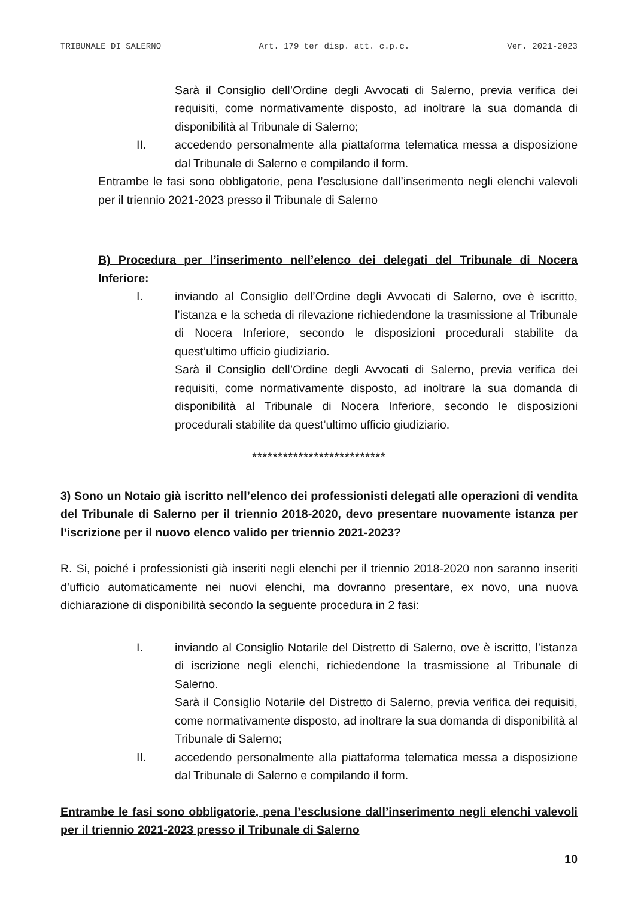TRIBUNALE DI SALERNO Art. 179 ter disp. att. c.p.c. Ver. 2021-2023
Sarà il Consiglio dell’Ordine degli Avvocati di Salerno, previa verifica dei requisiti, come normativamente disposto, ad inoltrare la sua domanda di disponibilità al Tribunale di Salerno;
II. accedendo personalmente alla piattaforma telematica messa a disposizione dal Tribunale di Salerno e compilando il form.
Entrambe le fasi sono obbligatorie, pena l’esclusione dall’inserimento negli elenchi valevoli per il triennio 2021-2023 presso il Tribunale di Salerno
B) Procedura per l’inserimento nell’elenco dei delegati del Tribunale di Nocera Inferiore:
I. inviando al Consiglio dell’Ordine degli Avvocati di Salerno, ove è iscritto, l’istanza e la scheda di rilevazione richiedendone la trasmissione al Tribunale di Nocera Inferiore, secondo le disposizioni procedurali stabilite da quest’ultimo ufficio giudiziario.
Sarà il Consiglio dell’Ordine degli Avvocati di Salerno, previa verifica dei requisiti, come normativamente disposto, ad inoltrare la sua domanda di disponibilità al Tribunale di Nocera Inferiore, secondo le disposizioni procedurali stabilite da quest’ultimo ufficio giudiziario.
**************************
3) Sono un Notaio già iscritto nell’elenco dei professionisti delegati alle operazioni di vendita del Tribunale di Salerno per il triennio 2018-2020, devo presentare nuovamente istanza per l’iscrizione per il nuovo elenco valido per triennio 2021-2023?
R. Si, poiché i professionisti già inseriti negli elenchi per il triennio 2018-2020 non saranno inseriti d’ufficio automaticamente nei nuovi elenchi, ma dovranno presentare, ex novo, una nuova dichiarazione di disponibilità secondo la seguente procedura in 2 fasi:
I. inviando al Consiglio Notarile del Distretto di Salerno, ove è iscritto, l’istanza di iscrizione negli elenchi, richiedendone la trasmissione al Tribunale di Salerno.
Sarà il Consiglio Notarile del Distretto di Salerno, previa verifica dei requisiti, come normativamente disposto, ad inoltrare la sua domanda di disponibilità al Tribunale di Salerno;
II. accedendo personalmente alla piattaforma telematica messa a disposizione dal Tribunale di Salerno e compilando il form.
Entrambe le fasi sono obbligatorie, pena l’esclusione dall’inserimento negli elenchi valevoli per il triennio 2021-2023 presso il Tribunale di Salerno
10